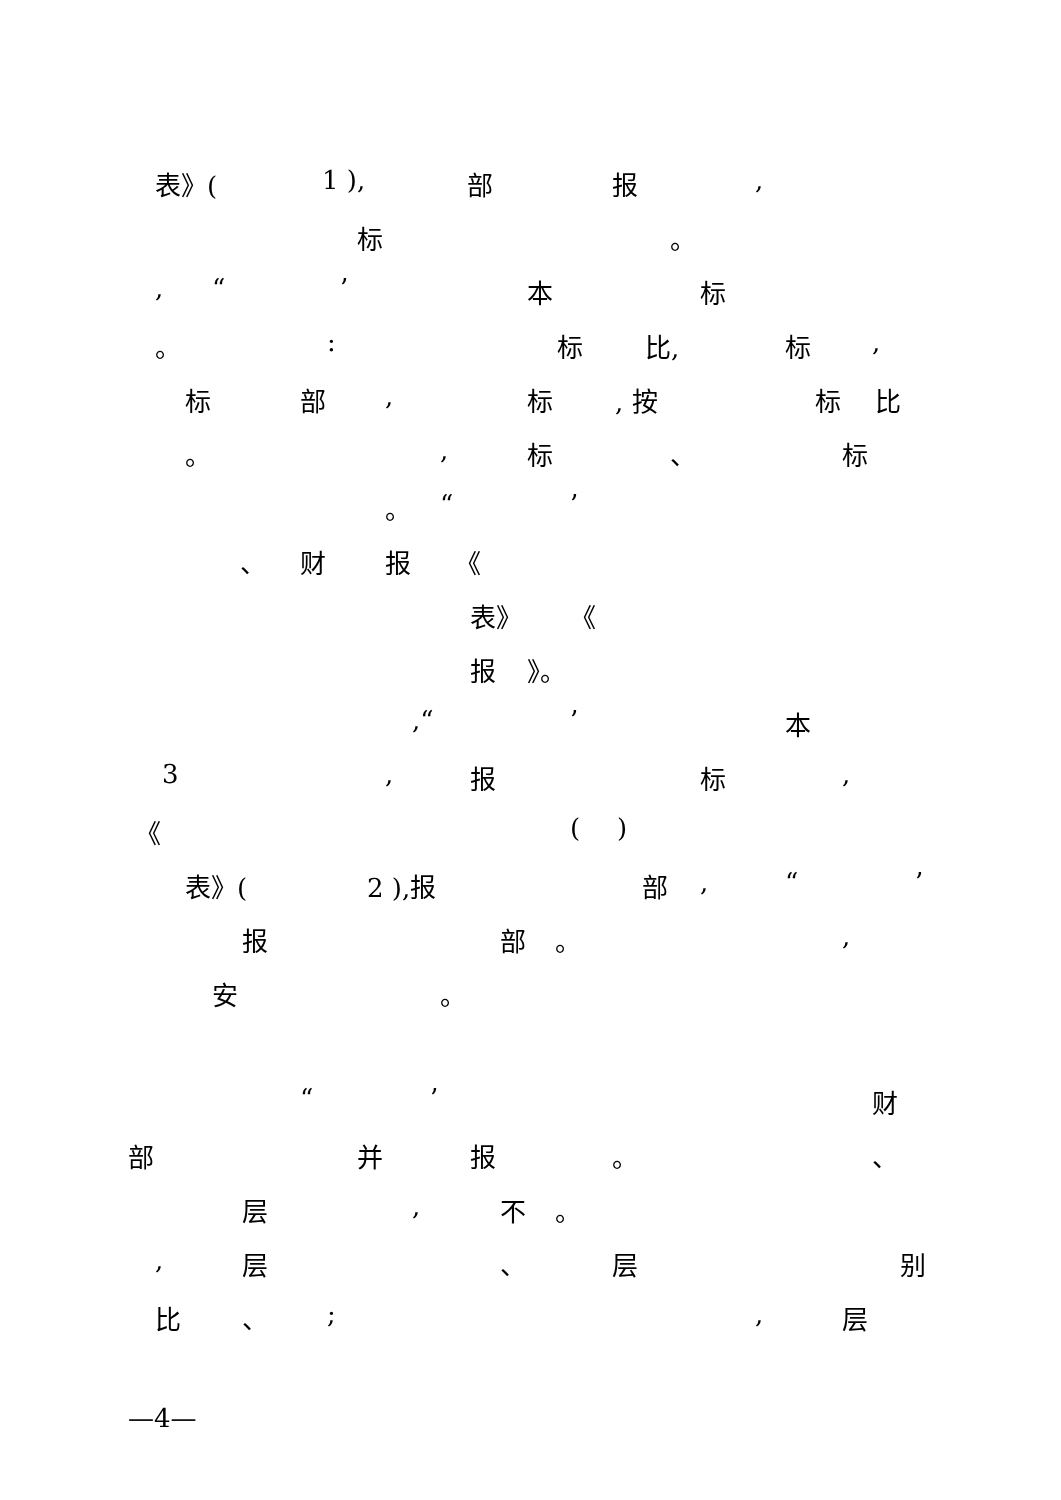表》(1 ), 部 报,
标 。
, “’ 本 标
。: 标 比, 标,
标 部, 标, 按 标 比
。, 标 、 标
。 “’
、 财 报 《
表》 《
报 》。
,“’ 本
3, 报 标,
《 ()
表》(2 ),报 部, “’
报 部 。,
安 。
“’ 财
部 并 报 。 、
层, 不 。
, 层 、 层 别
比 、;, 层
—4—